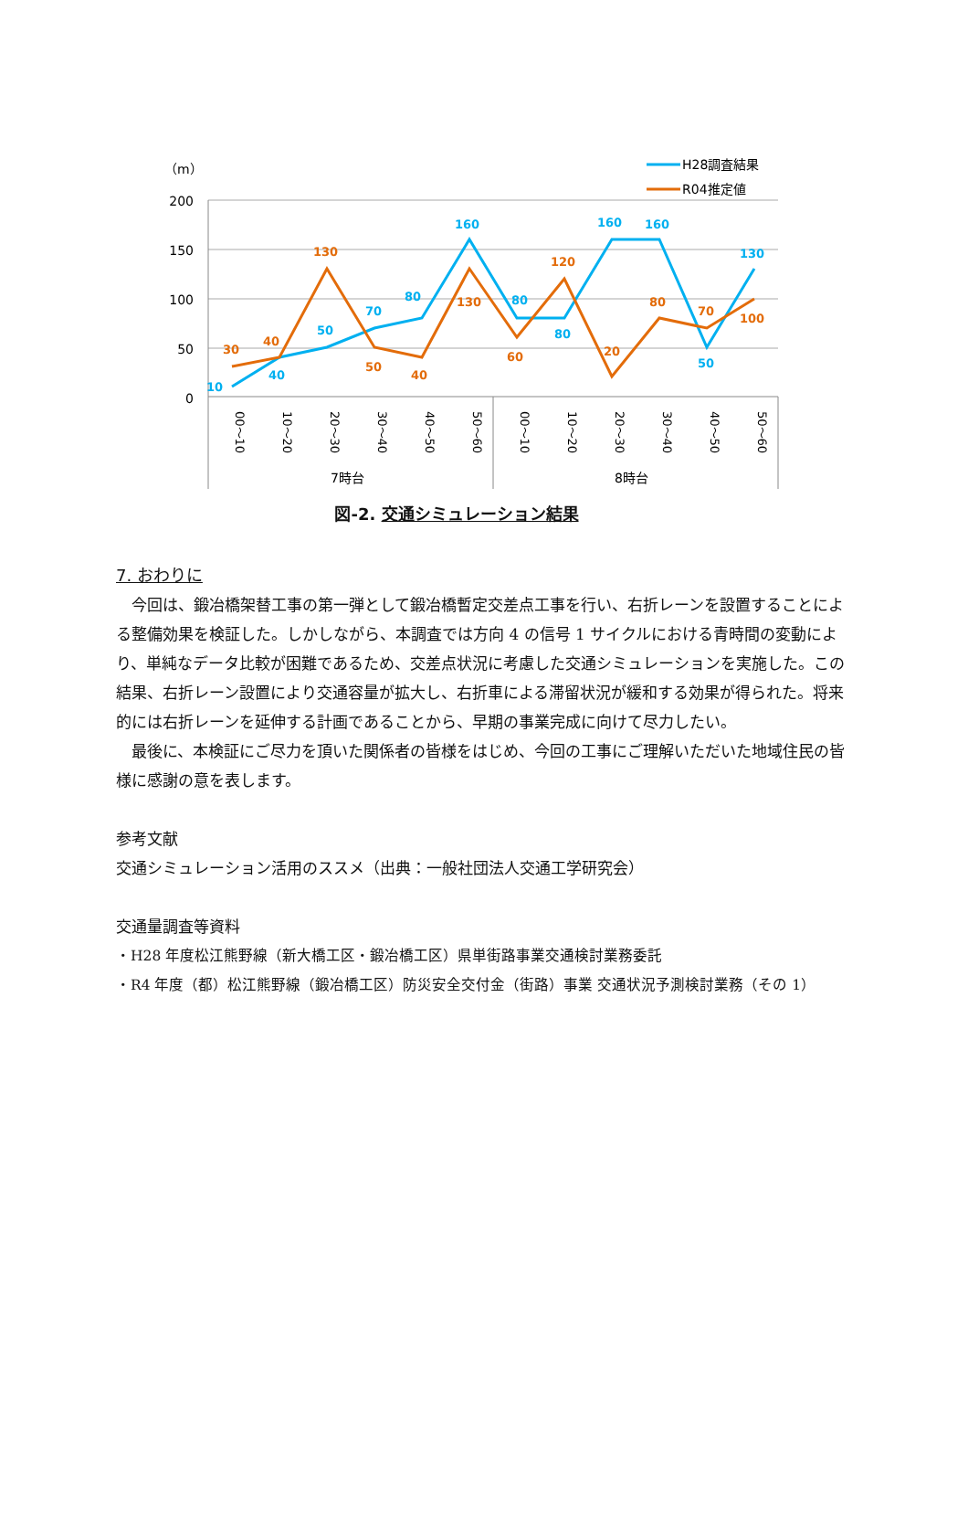（m）
200
150
100
50
0
30
40
130
50
40
130
60
120
20
80
70
100
10
40
50
70
80
160
80
80
160
160
50
130
00～10
10～20
20～30
30～40
40～50
50～60
00～10
10～20
20～30
30～40
40～50
50～60
7時台
8時台
H28調査結果
R04推定値
図-2. 交通シミュレーション結果
7. おわりに
　今回は、鍛冶橋架替工事の第一弾として鍛冶橋暫定交差点工事を行い、右折レーンを設置することによる整備効果を検証した。しかしながら、本調査では方向 4 の信号 1 サイクルにおける青時間の変動により、単純なデータ比較が困難であるため、交差点状況に考慮した交通シミュレーションを実施した。この結果、右折レーン設置により交通容量が拡大し、右折車による滞留状況が緩和する効果が得られた。将来的には右折レーンを延伸する計画であることから、早期の事業完成に向けて尽力したい。
　最後に、本検証にご尽力を頂いた関係者の皆様をはじめ、今回の工事にご理解いただいた地域住民の皆様に感謝の意を表します。
参考文献
交通シミュレーション活用のススメ（出典：一般社団法人交通工学研究会）
交通量調査等資料
・H28 年度松江熊野線（新大橋工区・鍛冶橋工区）県単街路事業交通検討業務委託
・R4 年度（都）松江熊野線（鍛冶橋工区）防災安全交付金（街路）事業 交通状況予測検討業務（その 1）